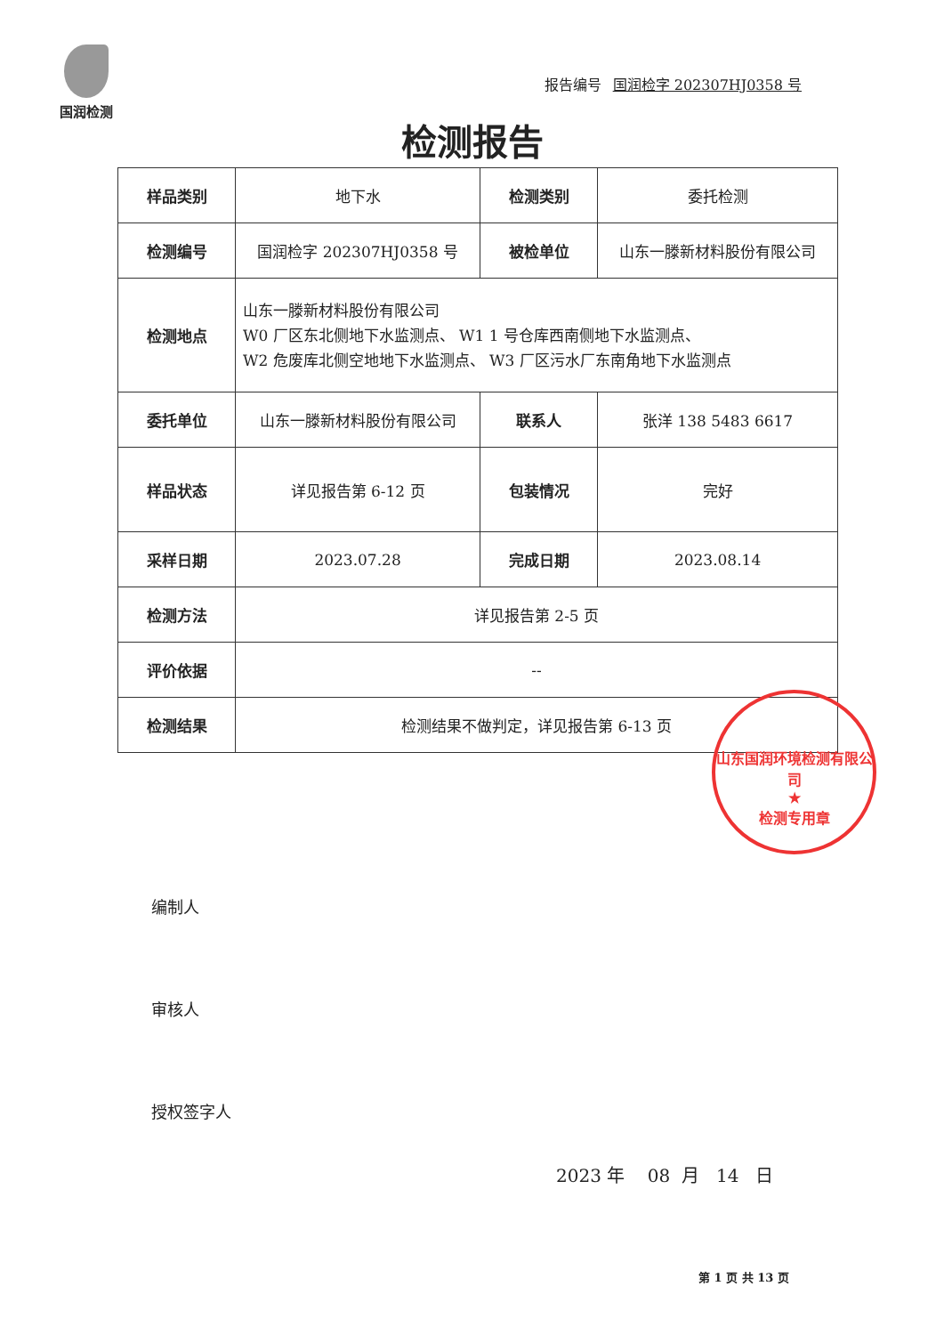国润检测
报告编号 国润检字 202307HJ0358 号
检测报告
| 样品类别 | 地下水 | 检测类别 | 委托检测 |
| 检测编号 | 国润检字 202307HJ0358 号 | 被检单位 | 山东一滕新材料股份有限公司 |
| 检测地点 | 山东一滕新材料股份有限公司 W0 厂区东北侧地下水监测点、 W1 1 号仓库西南侧地下水监测点、 W2 危废库北侧空地地下水监测点、 W3 厂区污水厂东南角地下水监测点 | | |
| 委托单位 | 山东一滕新材料股份有限公司 | 联系人 | 张洋 138 5483 6617 |
| 样品状态 | 详见报告第 6-12 页 | 包装情况 | 完好 |
| 采样日期 | 2023.07.28 | 完成日期 | 2023.08.14 |
| 检测方法 | 详见报告第 2-5 页 | | |
| 评价依据 | -- | | |
| 检测结果 | 检测结果不做判定，详见报告第 6-13 页 | | |
山东国润环境检测有限公司
★
检测专用章
编制人
审核人
授权签字人
2023 年 08 月 14 日
第 1 页 共 13 页